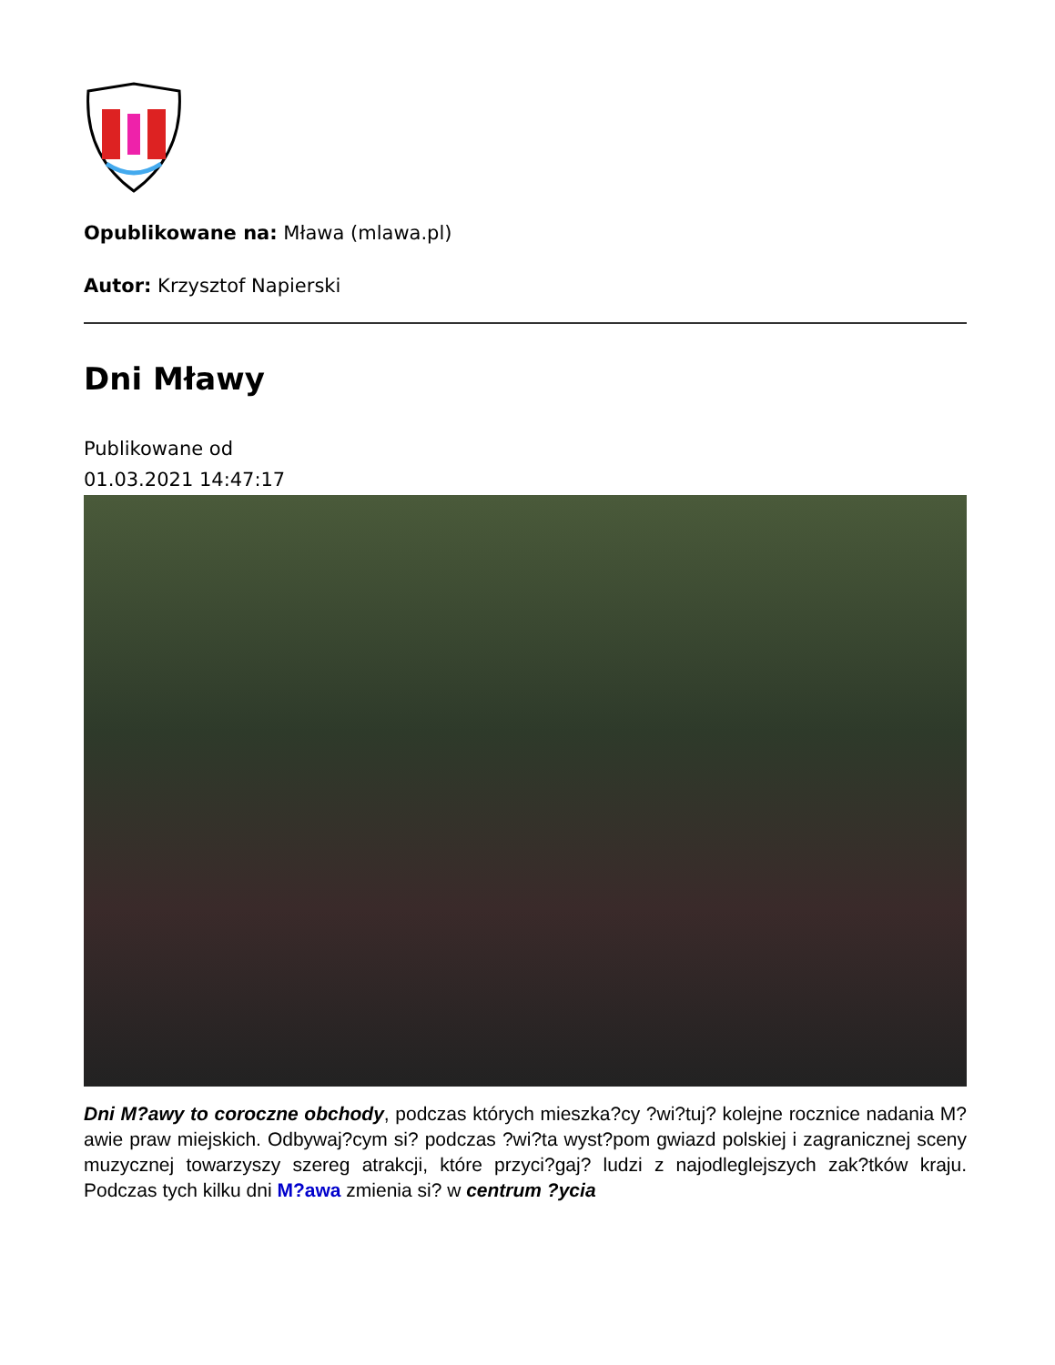Opublikowane na: Mława (mlawa.pl)
Autor: Krzysztof Napierski
Dni Mławy
Publikowane od
01.03.2021 14:47:17
Dni M?awy to coroczne obchody, podczas których mieszka?cy ?wi?tuj? kolejne rocznice nadania M?awie praw miejskich. Odbywaj?cym si? podczas ?wi?ta wyst?pom gwiazd polskiej i zagranicznej sceny muzycznej towarzyszy szereg atrakcji, które przyci?gaj? ludzi z najodleglejszych zak?tków kraju. Podczas tych kilku dni M?awa zmienia si? w centrum ?ycia